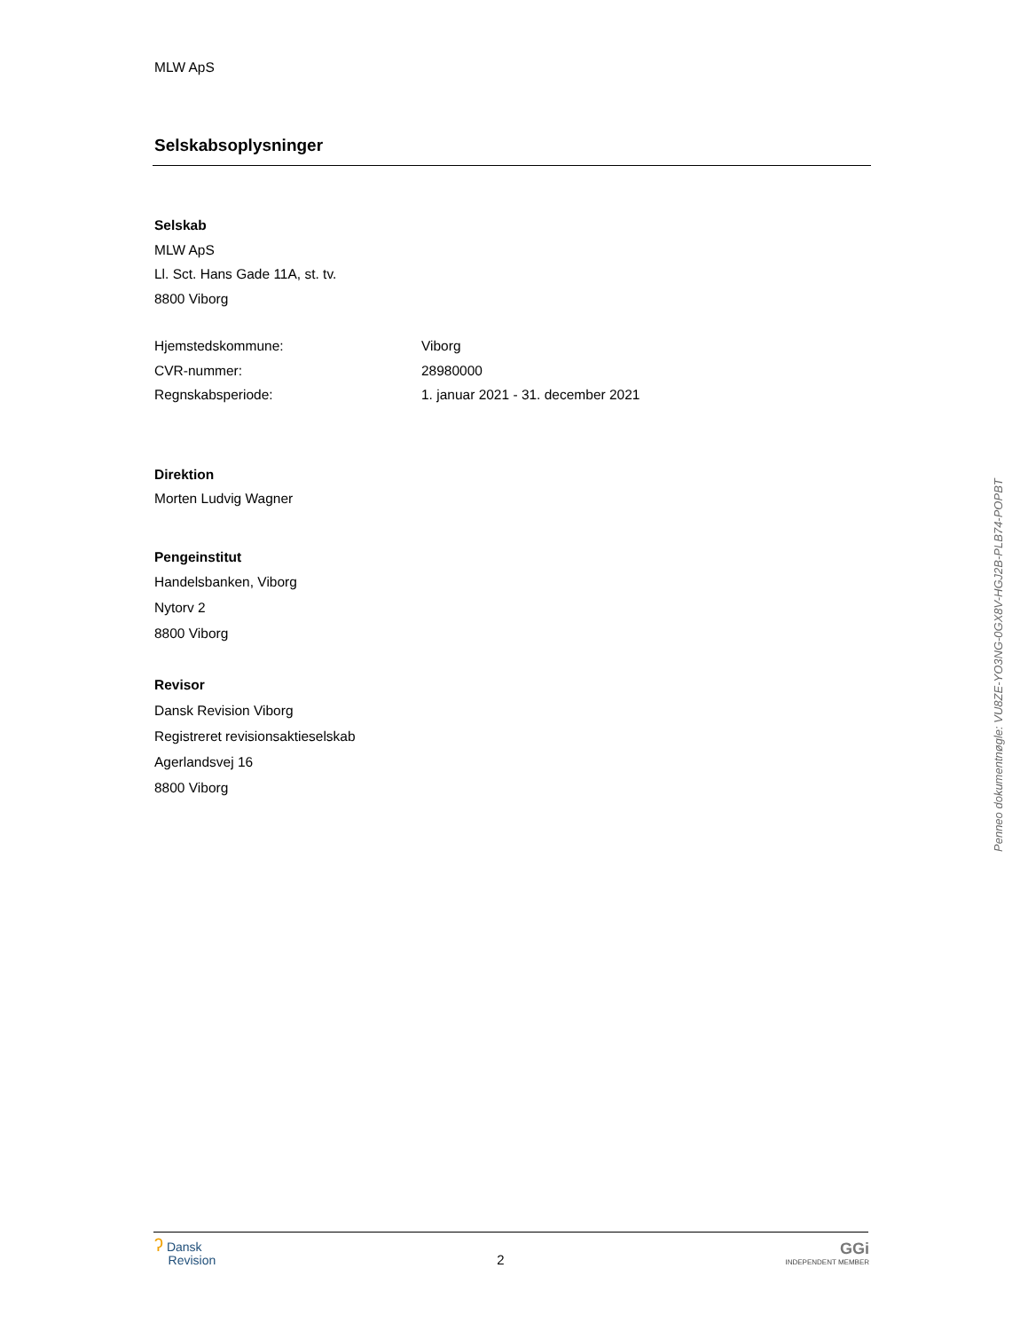MLW ApS
Selskabsoplysninger
Selskab
MLW ApS
Ll. Sct. Hans Gade 11A, st. tv.
8800 Viborg
Hjemstedskommune: Viborg
CVR-nummer: 28980000
Regnskabsperiode: 1. januar 2021 - 31. december 2021
Direktion
Morten Ludvig Wagner
Pengeinstitut
Handelsbanken, Viborg
Nytorv 2
8800 Viborg
Revisor
Dansk Revision Viborg
Registreret revisionsaktieselskab
Agerlandsvej 16
8800 Viborg
Penneo dokumentnøgle: VU8ZE-YO3NG-0GX8V-HGJ2B-PLB74-POPBT
ʔ Dansk
Revision
2
GGi
INDEPENDENT MEMBER